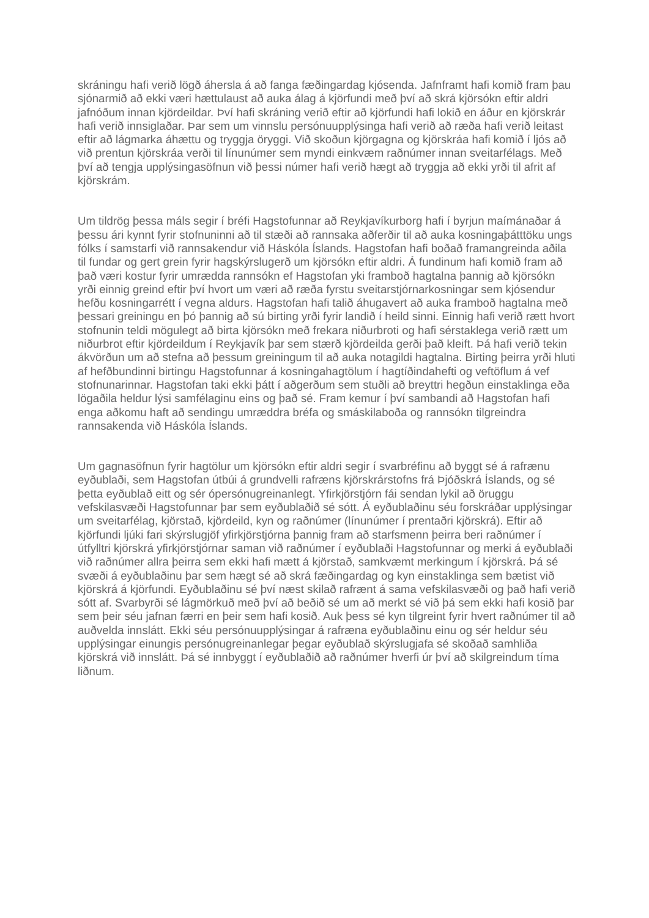skráningu hafi verið lögð áhersla á að fanga fæðingardag kjósenda. Jafnframt hafi komið fram þau sjónarmið að ekki væri hættulaust að auka álag á kjörfundi með því að skrá kjörsókn eftir aldri jafnóðum innan kjördeildar. Því hafi skráning verið eftir að kjörfundi hafi lokið en áður en kjörskrár hafi verið innsiglaðar. Þar sem um vinnslu persónuupplýsinga hafi verið að ræða hafi verið leitast eftir að lágmarka áhættu og tryggja öryggi. Við skoðun kjörgagna og kjörskráa hafi komið í ljós að við prentun kjörskráa verði til línunúmer sem myndi einkvæm raðnúmer innan sveitarfélags. Með því að tengja upplýsingasöfnun við þessi númer hafi verið hægt að tryggja að ekki yrði til afrit af kjörskrám.
Um tildrög þessa máls segir í bréfi Hagstofunnar að Reykjavíkurborg hafi í byrjun maímánaðar á þessu ári kynnt fyrir stofnuninni að til stæði að rannsaka aðferðir til að auka kosningaþátttöku ungs fólks í samstarfi við rannsakendur við Háskóla Íslands. Hagstofan hafi boðað framangreinda aðila til fundar og gert grein fyrir hagskýrslugerð um kjörsókn eftir aldri. Á fundinum hafi komið fram að það væri kostur fyrir umrædda rannsókn ef Hagstofan yki framboð hagtalna þannig að kjörsókn yrði einnig greind eftir því hvort um væri að ræða fyrstu sveitarstjórnarkosningar sem kjósendur hefðu kosningarrétt í vegna aldurs. Hagstofan hafi talið áhugavert að auka framboð hagtalna með þessari greiningu en þó þannig að sú birting yrði fyrir landið í heild sinni. Einnig hafi verið rætt hvort stofnunin teldi mögulegt að birta kjörsókn með frekara niðurbroti og hafi sérstaklega verið rætt um niðurbrot eftir kjördeildum í Reykjavík þar sem stærð kjördeilda gerði það kleift. Þá hafi verið tekin ákvörðun um að stefna að þessum greiningum til að auka notagildi hagtalna. Birting þeirra yrði hluti af hefðbundinni birtingu Hagstofunnar á kosningahagtölum í hagtíðindahefti og veftöflum á vef stofnunarinnar. Hagstofan taki ekki þátt í aðgerðum sem stuðli að breyttri hegðun einstaklinga eða lögaðila heldur lýsi samfélaginu eins og það sé. Fram kemur í því sambandi að Hagstofan hafi enga aðkomu haft að sendingu umræddra bréfa og smáskilaboða og rannsókn tilgreindra rannsakenda við Háskóla Íslands.
Um gagnasöfnun fyrir hagtölur um kjörsókn eftir aldri segir í svarbréfinu að byggt sé á rafrænu eyðublaði, sem Hagstofan útbúi á grundvelli rafræns kjörskrárstofns frá Þjóðskrá Íslands, og sé þetta eyðublað eitt og sér ópersónugreinanlegt. Yfirkjörstjórn fái sendan lykil að öruggu vefskilasvæði Hagstofunnar þar sem eyðublaðið sé sótt. Á eyðublaðinu séu forskráðar upplýsingar um sveitarfélag, kjörstað, kjördeild, kyn og raðnúmer (línunúmer í prentaðri kjörskrá). Eftir að kjörfundi ljúki fari skýrslugjöf yfirkjörstjórna þannig fram að starfsmenn þeirra beri raðnúmer í útfylltri kjörskrá yfirkjörstjórnar saman við raðnúmer í eyðublaði Hagstofunnar og merki á eyðublaði við raðnúmer allra þeirra sem ekki hafi mætt á kjörstað, samkvæmt merkingum í kjörskrá. Þá sé svæði á eyðublaðinu þar sem hægt sé að skrá fæðingardag og kyn einstaklinga sem bætist við kjörskrá á kjörfundi. Eyðublaðinu sé því næst skilað rafrænt á sama vefskilasvæði og það hafi verið sótt af. Svarbyrði sé lágmörkuð með því að beðið sé um að merkt sé við þá sem ekki hafi kosið þar sem þeir séu jafnan færri en þeir sem hafi kosið. Auk þess sé kyn tilgreint fyrir hvert raðnúmer til að auðvelda innslátt. Ekki séu persónuupplýsingar á rafræna eyðublaðinu einu og sér heldur séu upplýsingar einungis persónugreinanlegar þegar eyðublað skýrslugjafa sé skoðað samhliða kjörskrá við innslátt. Þá sé innbyggt í eyðublaðið að raðnúmer hverfi úr því að skilgreindum tíma liðnum.